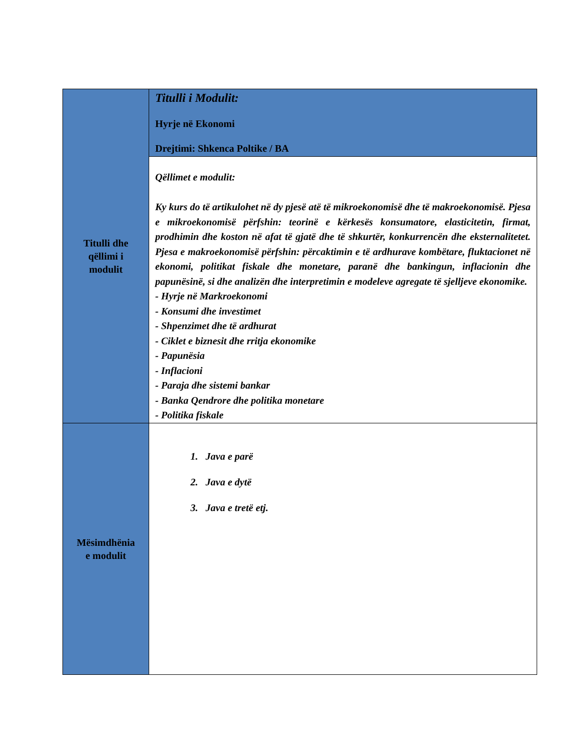| Titulli dhe qëllimi i modulit | Titulli i Modulit: Hyrje në Ekonomi Drejtimi: Shkenca Poltike / BA |
| | Qëllimet e modulit: Ky kurs do të artikulohet në dy pjesë atë të mikroekonomisë dhe të makroekonomisë. Pjesa e mikroekonomisë përfshin: teorinë e kërkesës konsumatore, elasticitetin, firmat, prodhimin dhe koston në afat të gjatë dhe të shkurtër, konkurrencën dhe eksternalitetet. Pjesa e makroekonomisë përfshin: përcaktimin e të ardhurave kombëtare, fluktacionet në ekonomi, politikat fiskale dhe monetare, paranë dhe bankingun, inflacionin dhe papunësinë, si dhe analizën dhe interpretimin e modeleve agregate të sjelljeve ekonomike. - Hyrje në Markroekonomi - Konsumi dhe investimet - Shpenzimet dhe të ardhurat - Ciklet e biznesit dhe rritja ekonomike - Papunësia - Inflacioni - Paraja dhe sistemi bankar - Banka Qendrore dhe politika monetare - Politika fiskale |
| Mësimdhënia e modulit | 1. Java e parë 2. Java e dytë 3. Java e tretë etj. |